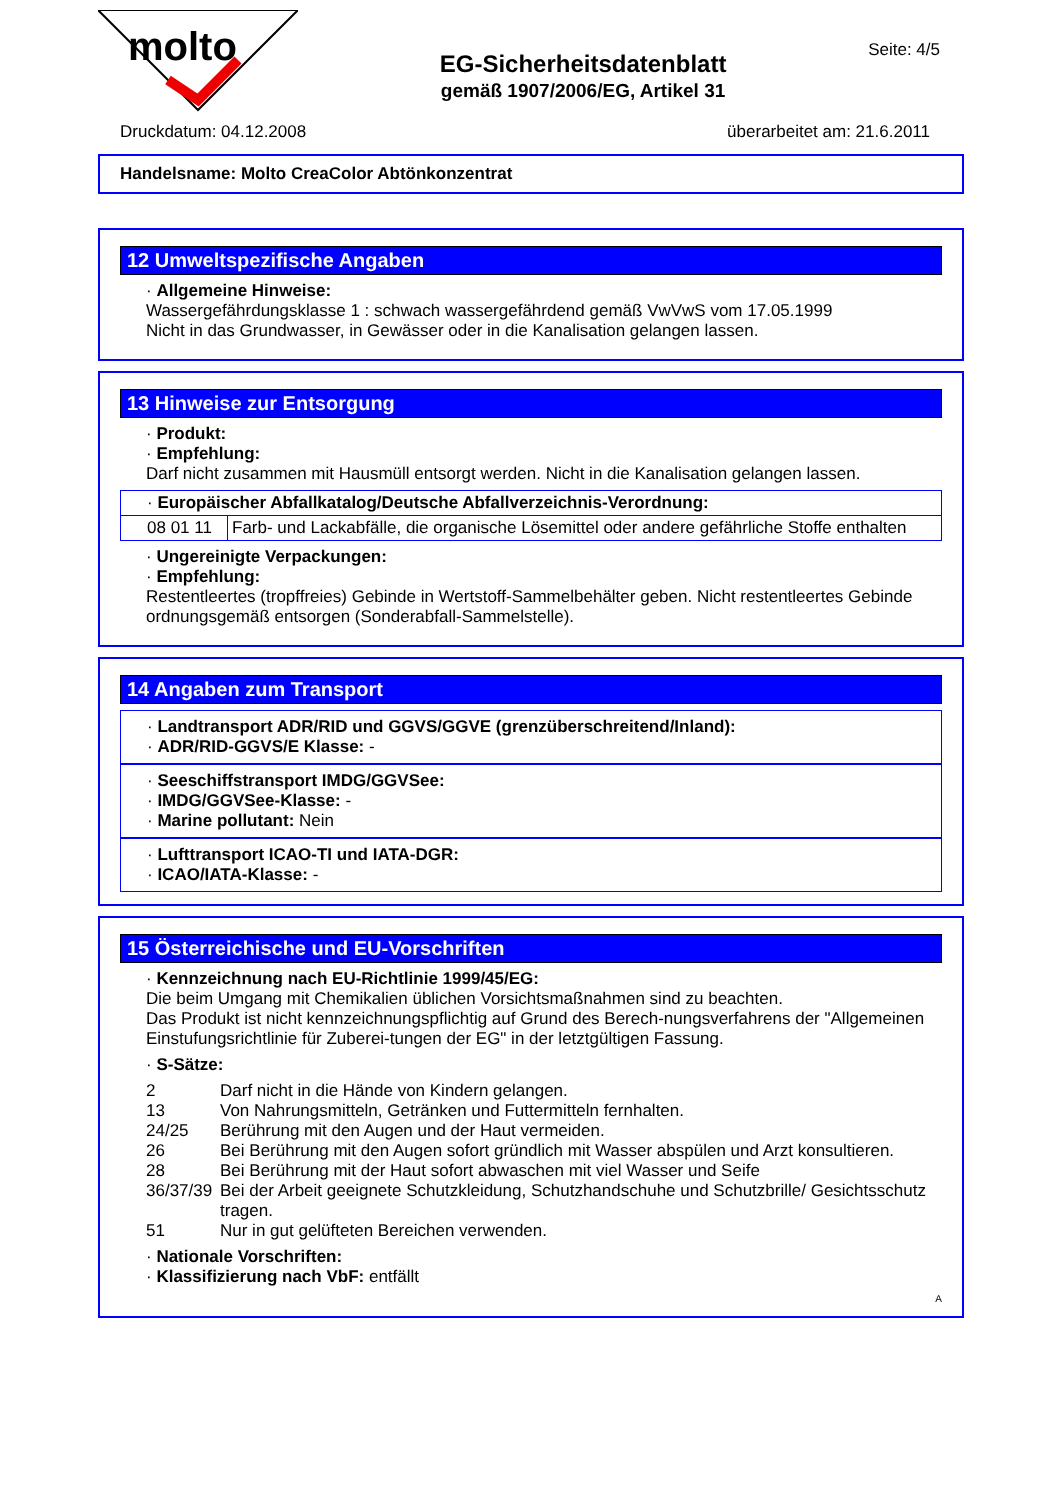molto
EG-Sicherheitsdatenblatt
gemäß 1907/2006/EG, Artikel 31
Seite: 4/5
Druckdatum: 04.12.2008 überarbeitet am: 21.6.2011
Handelsname: Molto CreaColor Abtönkonzentrat
12 Umweltspezifische Angaben
· Allgemeine Hinweise:
Wassergefährdungsklasse 1 : schwach wassergefährdend gemäß VwVwS vom 17.05.1999
Nicht in das Grundwasser, in Gewässer oder in die Kanalisation gelangen lassen.
13 Hinweise zur Entsorgung
· Produkt:
· Empfehlung:
Darf nicht zusammen mit Hausmüll entsorgt werden. Nicht in die Kanalisation gelangen lassen.
| · Europäischer Abfallkatalog/Deutsche Abfallverzeichnis-Verordnung: | |
| 08 01 11 | Farb- und Lackabfälle, die organische Lösemittel oder andere gefährliche Stoffe enthalten |
· Ungereinigte Verpackungen:
· Empfehlung:
Restentleertes (tropffreies) Gebinde in Wertstoff-Sammelbehälter geben. Nicht restentleertes Gebinde ordnungsgemäß entsorgen (Sonderabfall-Sammelstelle).
14 Angaben zum Transport
· Landtransport ADR/RID und GGVS/GGVE (grenzüberschreitend/Inland):
· ADR/RID-GGVS/E Klasse: -
· Seeschiffstransport IMDG/GGVSee:
· IMDG/GGVSee-Klasse: -
· Marine pollutant: Nein
· Lufttransport ICAO-TI und IATA-DGR:
· ICAO/IATA-Klasse: -
15 Österreichische und EU-Vorschriften
· Kennzeichnung nach EU-Richtlinie 1999/45/EG:
Die beim Umgang mit Chemikalien üblichen Vorsichtsmaßnahmen sind zu beachten.
Das Produkt ist nicht kennzeichnungspflichtig auf Grund des Berech-nungsverfahrens der "Allgemeinen Einstufungsrichtlinie für Zuberei-tungen der EG" in der letztgültigen Fassung.
· S-Sätze:
| 2 | Darf nicht in die Hände von Kindern gelangen. |
| 13 | Von Nahrungsmitteln, Getränken und Futtermitteln fernhalten. |
| 24/25 | Berührung mit den Augen und der Haut vermeiden. |
| 26 | Bei Berührung mit den Augen sofort gründlich mit Wasser abspülen und Arzt konsultieren. |
| 28 | Bei Berührung mit der Haut sofort abwaschen mit viel Wasser und Seife |
| 36/37/39 | Bei der Arbeit geeignete Schutzkleidung, Schutzhandschuhe und Schutzbrille/ Gesichtsschutz tragen. |
| 51 | Nur in gut gelüfteten Bereichen verwenden. |
· Nationale Vorschriften:
· Klassifizierung nach VbF: entfällt
A